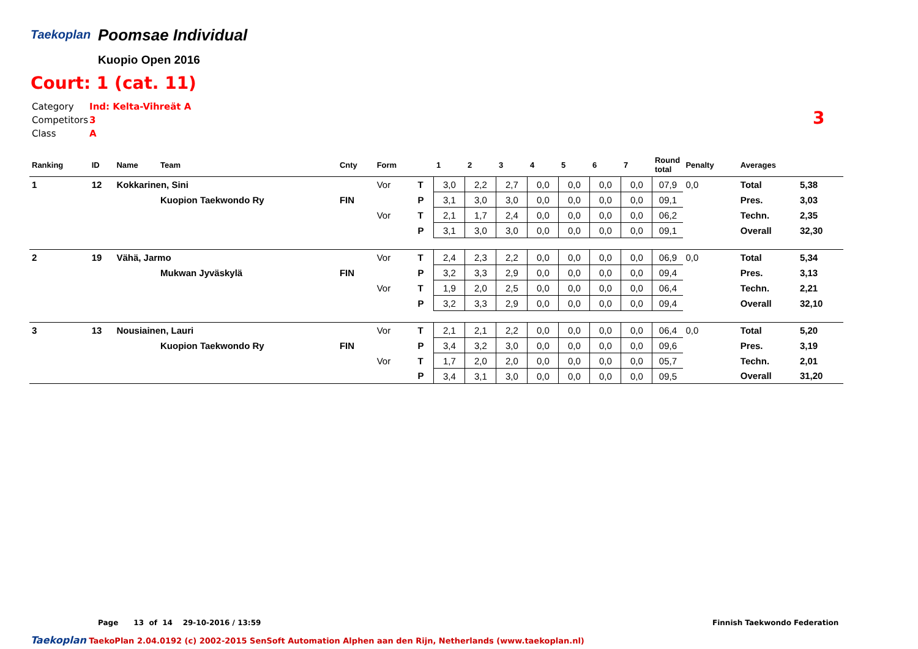Taekoplan
Poomsae Individual
Kuopio Open 2016
Court: 1 (cat. 11)
| Category | Ind: Kelta-Vihreät A |
| Competitors | 3 |
| Class | A |
3
| Ranking | ID | Name | Team | Cnty | Form | | 1 | 2 | 3 | 4 | 5 | 6 | 7 | Round total | Penalty | Averages | |
| --- | --- | --- | --- | --- | --- | --- | --- | --- | --- | --- | --- | --- | --- | --- | --- | --- | --- |
| 1 | 12 | Kokkarinen, Sini | | | Vor | T | 3,0 | 2,2 | 2,7 | 0,0 | 0,0 | 0,0 | 0,0 | 07,9 | 0,0 | Total | 5,38 |
| | | | Kuopion Taekwondo Ry | FIN | | P | 3,1 | 3,0 | 3,0 | 0,0 | 0,0 | 0,0 | 0,0 | 09,1 | | Pres. | 3,03 |
| | | | | | Vor | T | 2,1 | 1,7 | 2,4 | 0,0 | 0,0 | 0,0 | 0,0 | 06,2 | | Techn. | 2,35 |
| | | | | | | P | 3,1 | 3,0 | 3,0 | 0,0 | 0,0 | 0,0 | 0,0 | 09,1 | | Overall | 32,30 |
| 2 | 19 | Vähä, Jarmo | | | Vor | T | 2,4 | 2,3 | 2,2 | 0,0 | 0,0 | 0,0 | 0,0 | 06,9 | 0,0 | Total | 5,34 |
| | | | Mukwan Jyväskylä | FIN | | P | 3,2 | 3,3 | 2,9 | 0,0 | 0,0 | 0,0 | 0,0 | 09,4 | | Pres. | 3,13 |
| | | | | | Vor | T | 1,9 | 2,0 | 2,5 | 0,0 | 0,0 | 0,0 | 0,0 | 06,4 | | Techn. | 2,21 |
| | | | | | | P | 3,2 | 3,3 | 2,9 | 0,0 | 0,0 | 0,0 | 0,0 | 09,4 | | Overall | 32,10 |
| 3 | 13 | Nousiainen, Lauri | | | Vor | T | 2,1 | 2,1 | 2,2 | 0,0 | 0,0 | 0,0 | 0,0 | 06,4 | 0,0 | Total | 5,20 |
| | | | Kuopion Taekwondo Ry | FIN | | P | 3,4 | 3,2 | 3,0 | 0,0 | 0,0 | 0,0 | 0,0 | 09,6 | | Pres. | 3,19 |
| | | | | | Vor | T | 1,7 | 2,0 | 2,0 | 0,0 | 0,0 | 0,0 | 0,0 | 05,7 | | Techn. | 2,01 |
| | | | | | | P | 3,4 | 3,1 | 3,0 | 0,0 | 0,0 | 0,0 | 0,0 | 09,5 | | Overall | 31,20 |
Page 13 of 14 29-10-2016 / 13:59
Finnish Taekwondo Federation
Taekoplan TaekoPlan 2.04.0192 (c) 2002-2015 SenSoft Automation Alphen aan den Rijn, Netherlands (www.taekoplan.nl)